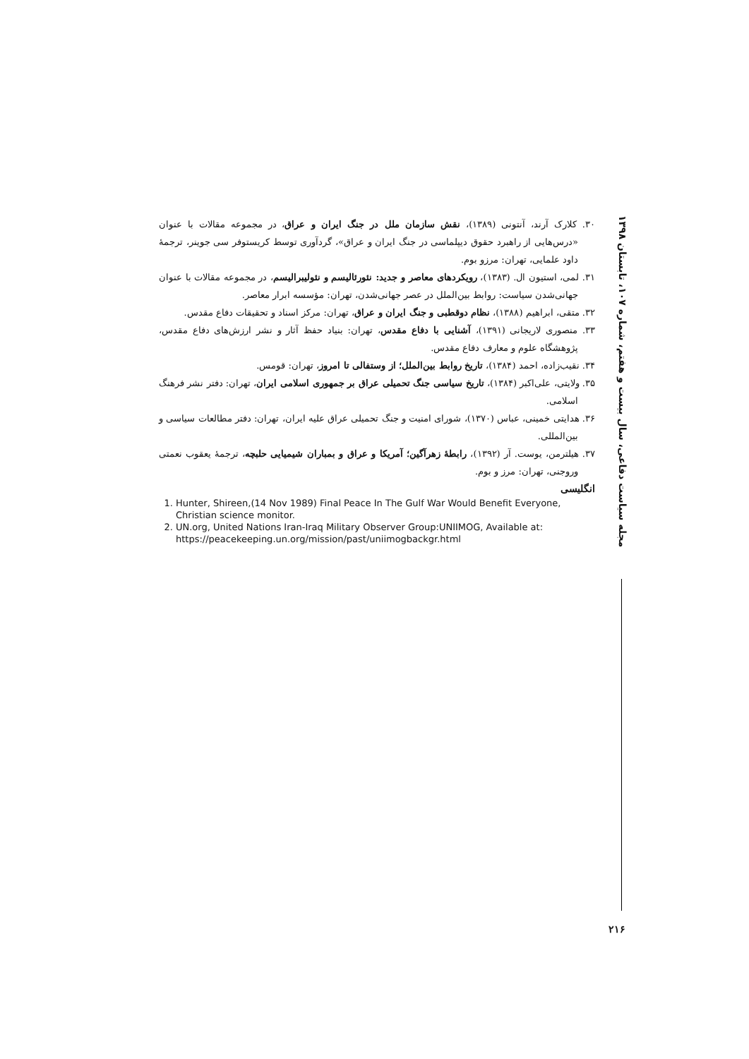مجله سیاست دفاعی، سال بیست و هفتم، شماره ۱۰۷، تابستان ۱۳۹۸
۳۰. کلارک آرند، آنتونی (۱۳۸۹)، نقش سازمان ملل در جنگ ایران و عراق، در مجموعه مقالات با عنوان «درس‌هایی از راهبرد حقوق دیپلماسی در جنگ ایران و عراق»، گردآوری توسط کریستوفر سی جوینر، ترجمهٔ داود علمایی، تهران: مرزو بوم.
۳۱. لمی، استیون ال. (۱۳۸۳)، رویکردهای معاصر و جدید: نئورئالیسم و نئولیبرالیسم، در مجموعه مقالات با عنوان جهانی‌شدن سیاست: روابط بین‌الملل در عصر جهانی‌شدن، تهران: مؤسسه ابرار معاصر.
۳۲. متقی، ابراهیم (۱۳۸۸)، نظام دوقطبی و جنگ ایران و عراق، تهران: مرکز اسناد و تحقیقات دفاع مقدس.
۳۳. منصوری لاریجانی (۱۳۹۱)، آشنایی با دفاع مقدس، تهران: بنیاد حفظ آثار و نشر ارزش‌های دفاع مقدس، پژوهشگاه علوم و معارف دفاع مقدس.
۳۴. نقیب‌زاده، احمد (۱۳۸۴)، تاریخ روابط بین‌الملل؛ از وستفالی تا امروز، تهران: قومس.
۳۵. ولایتی، علی‌اکبر (۱۳۸۴)، تاریخ سیاسی جنگ تحمیلی عراق بر جمهوری اسلامی ایران، تهران: دفتر نشر فرهنگ اسلامی.
۳۶. هدایتی خمینی، عباس (۱۳۷۰)، شورای امنیت و جنگ تحمیلی عراق علیه ایران، تهران: دفتر مطالعات سیاسی و بین‌المللی.
۳۷. هیلترمن، یوست. آر (۱۳۹۲)، رابطهٔ زهرآگین؛ آمریکا و عراق و بمباران شیمیایی حلبچه، ترجمهٔ یعقوب نعمتی وروجنی، تهران: مرز و بوم.
انگلیسی
1. Hunter, Shireen,(14 Nov 1989) Final Peace In The Gulf War Would Benefit Everyone, Christian science monitor.
2. UN.org, United Nations Iran-Iraq Military Observer Group:UNIIMOG, Available at: https://peacekeeping.un.org/mission/past/uniimogbackgr.html
۲۱۶